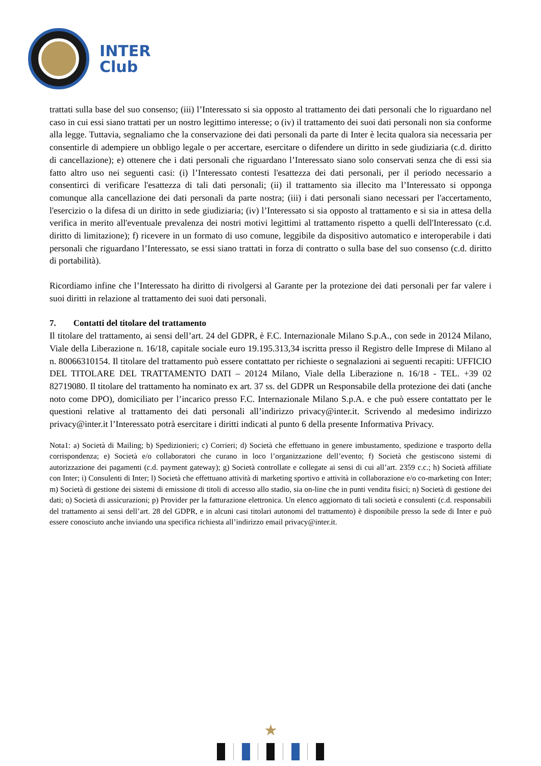INTER
Club
trattati sulla base del suo consenso; (iii) l’Interessato si sia opposto al trattamento dei dati personali che lo riguardano nel caso in cui essi siano trattati per un nostro legittimo interesse; o (iv) il trattamento dei suoi dati personali non sia conforme alla legge. Tuttavia, segnaliamo che la conservazione dei dati personali da parte di Inter è lecita qualora sia necessaria per consentirle di adempiere un obbligo legale o per accertare, esercitare o difendere un diritto in sede giudiziaria (c.d. diritto di cancellazione); e) ottenere che i dati personali che riguardano l’Interessato siano solo conservati senza che di essi sia fatto altro uso nei seguenti casi: (i) l’Interessato contesti l'esattezza dei dati personali, per il periodo necessario a consentirci di verificare l'esattezza di tali dati personali; (ii) il trattamento sia illecito ma l’Interessato si opponga comunque alla cancellazione dei dati personali da parte nostra; (iii) i dati personali siano necessari per l'accertamento, l'esercizio o la difesa di un diritto in sede giudiziaria; (iv) l’Interessato si sia opposto al trattamento e si sia in attesa della verifica in merito all'eventuale prevalenza dei nostri motivi legittimi al trattamento rispetto a quelli dell'Interessato (c.d. diritto di limitazione); f) ricevere in un formato di uso comune, leggibile da dispositivo automatico e interoperabile i dati personali che riguardano l’Interessato, se essi siano trattati in forza di contratto o sulla base del suo consenso (c.d. diritto di portabilità).
Ricordiamo infine che l’Interessato ha diritto di rivolgersi al Garante per la protezione dei dati personali per far valere i suoi diritti in relazione al trattamento dei suoi dati personali.
7. Contatti del titolare del trattamento
Il titolare del trattamento, ai sensi dell’art. 24 del GDPR, è F.C. Internazionale Milano S.p.A., con sede in 20124 Milano, Viale della Liberazione n. 16/18, capitale sociale euro 19.195.313,34 iscritta presso il Registro delle Imprese di Milano al n. 80066310154. Il titolare del trattamento può essere contattato per richieste o segnalazioni ai seguenti recapiti: UFFICIO DEL TITOLARE DEL TRATTAMENTO DATI – 20124 Milano, Viale della Liberazione n. 16/18 - TEL. +39 02 82719080. Il titolare del trattamento ha nominato ex art. 37 ss. del GDPR un Responsabile della protezione dei dati (anche noto come DPO), domiciliato per l’incarico presso F.C. Internazionale Milano S.p.A. e che può essere contattato per le questioni relative al trattamento dei dati personali all’indirizzo privacy@inter.it. Scrivendo al medesimo indirizzo privacy@inter.it l’Interessato potrà esercitare i diritti indicati al punto 6 della presente Informativa Privacy.
Nota1: a) Società di Mailing; b) Spedizionieri; c) Corrieri; d) Società che effettuano in genere imbustamento, spedizione e trasporto della corrispondenza; e) Società e/o collaboratori che curano in loco l’organizzazione dell’evento; f) Società che gestiscono sistemi di autorizzazione dei pagamenti (c.d. payment gateway); g) Società controllate e collegate ai sensi di cui all’art. 2359 c.c.; h) Società affiliate con Inter; i) Consulenti di Inter; l) Società che effettuano attività di marketing sportivo e attività in collaborazione e/o co-marketing con Inter; m) Società di gestione dei sistemi di emissione di titoli di accesso allo stadio, sia on-line che in punti vendita fisici; n) Società di gestione dei dati; o) Società di assicurazioni; p) Provider per la fatturazione elettronica. Un elenco aggiornato di tali società e consulenti (c.d. responsabili del trattamento ai sensi dell’art. 28 del GDPR, e in alcuni casi titolari autonomi del trattamento) è disponibile presso la sede di Inter e può essere conosciuto anche inviando una specifica richiesta all’indirizzo email privacy@inter.it.
★